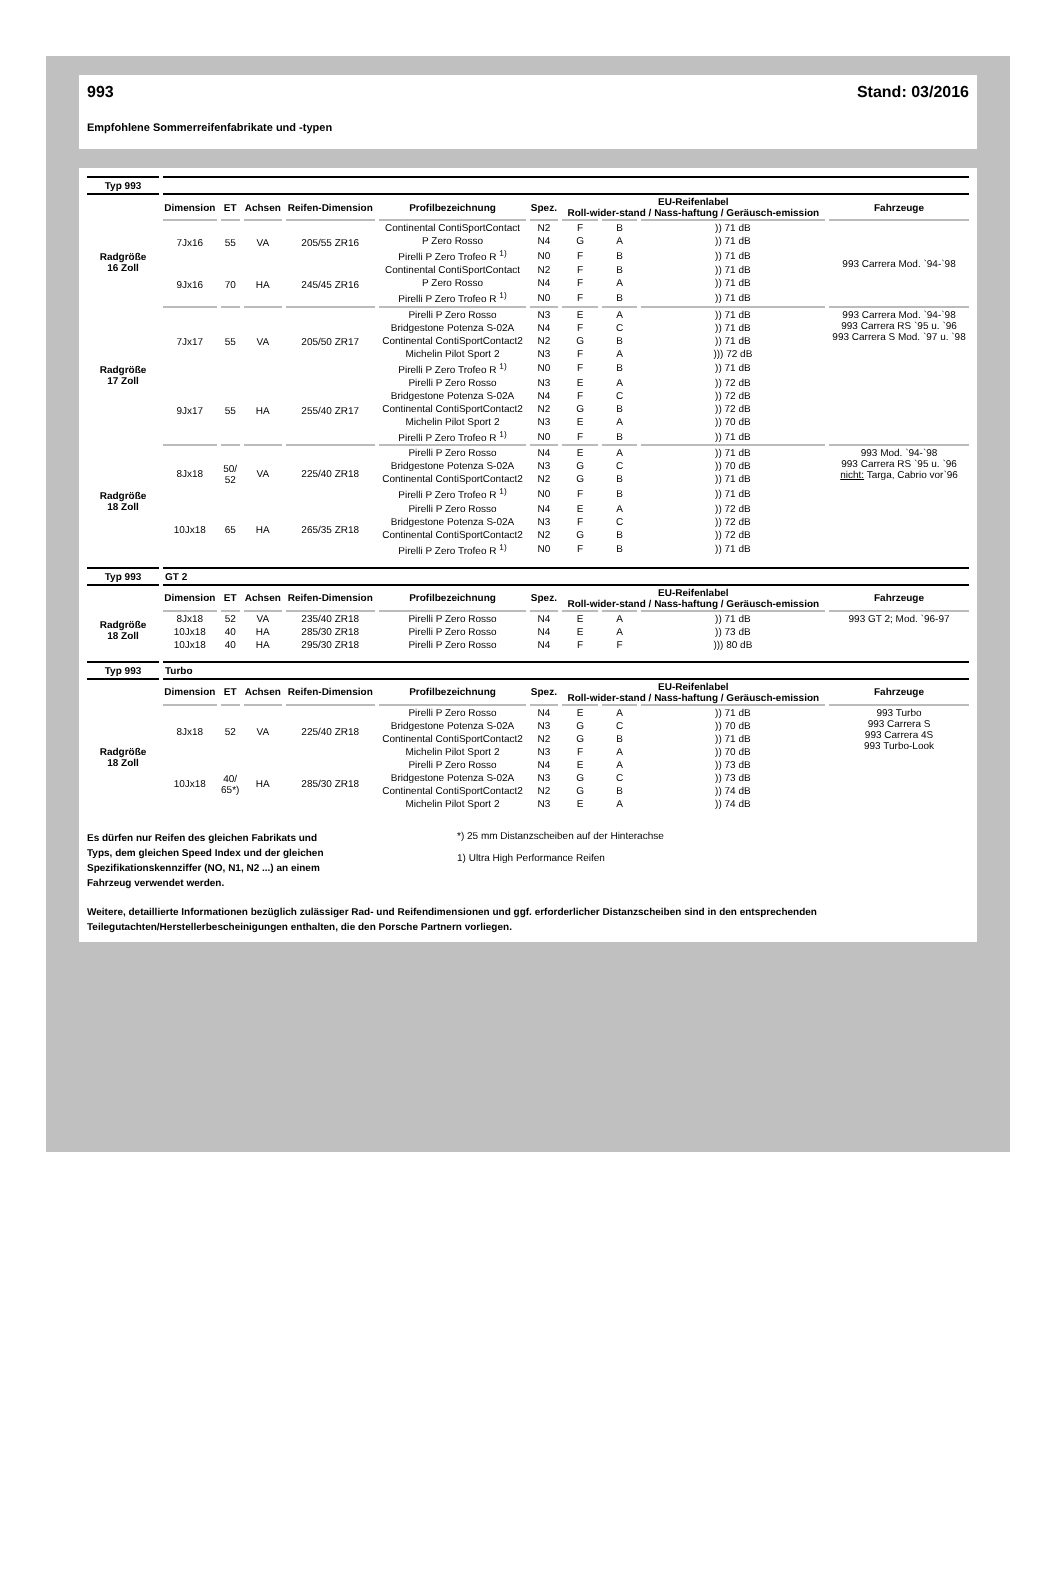993 Stand: 03/2016
Empfohlene Sommerreifenfabrikate und -typen
| Typ 993 | | | | | | | | | | |
| | Dimension | ET | Achsen | Reifen-Dimension | Profilbezeichnung | Spez. | EU-Reifenlabel Roll-wider-stand / Nass-haftung / Geräusch-emission | | | Fahrzeuge |
| Radgröße 16 Zoll | 7Jx16 | 55 | VA | 205/55 ZR16 | Continental ContiSportContact | N2 | F | B | )) 71 dB | 993 Carrera Mod. `94-`98 |
| | | | | | P Zero Rosso | N4 | G | A | )) 71 dB | |
| | | | | | Pirelli P Zero Trofeo R <sup>1)</sup> | N0 | F | B | )) 71 dB | |
| | 9Jx16 | 70 | HA | 245/45 ZR16 | Continental ContiSportContact | N2 | F | B | )) 71 dB | |
| | | | | | P Zero Rosso | N4 | F | A | )) 71 dB | |
| | | | | | Pirelli P Zero Trofeo R <sup>1)</sup> | N0 | F | B | )) 71 dB | |
| Radgröße 17 Zoll | 7Jx17 | 55 | VA | 205/50 ZR17 | Pirelli P Zero Rosso | N3 | E | A | )) 71 dB | 993 Carrera Mod. `94-`98 993 Carrera RS `95 u. `96 993 Carrera S Mod. `97 u. `98 |
| | | | | | Bridgestone Potenza S-02A | N4 | F | C | )) 71 dB | |
| | | | | | Continental ContiSportContact2 | N2 | G | B | )) 71 dB | |
| | | | | | Michelin Pilot Sport 2 | N3 | F | A | ))) 72 dB | |
| | | | | | Pirelli P Zero Trofeo R <sup>1)</sup> | N0 | F | B | )) 71 dB | |
| | 9Jx17 | 55 | HA | 255/40 ZR17 | Pirelli P Zero Rosso | N3 | E | A | )) 72 dB | |
| | | | | | Bridgestone Potenza S-02A | N4 | F | C | )) 72 dB | |
| | | | | | Continental ContiSportContact2 | N2 | G | B | )) 72 dB | |
| | | | | | Michelin Pilot Sport 2 | N3 | E | A | )) 70 dB | |
| | | | | | Pirelli P Zero Trofeo R <sup>1)</sup> | N0 | F | B | )) 71 dB | |
| Radgröße 18 Zoll | 8Jx18 | 50/ 52 | VA | 225/40 ZR18 | Pirelli P Zero Rosso | N4 | E | A | )) 71 dB | 993 Mod. `94-`98 993 Carrera RS `95 u. `96 nicht: Targa, Cabrio vor`96 |
| | | | | | Bridgestone Potenza S-02A | N3 | G | C | )) 70 dB | |
| | | | | | Continental ContiSportContact2 | N2 | G | B | )) 71 dB | |
| | | | | | Pirelli P Zero Trofeo R <sup>1)</sup> | N0 | F | B | )) 71 dB | |
| | 10Jx18 | 65 | HA | 265/35 ZR18 | Pirelli P Zero Rosso | N4 | E | A | )) 72 dB | |
| | | | | | Bridgestone Potenza S-02A | N3 | F | C | )) 72 dB | |
| | | | | | Continental ContiSportContact2 | N2 | G | B | )) 72 dB | |
| | | | | | Pirelli P Zero Trofeo R <sup>1)</sup> | N0 | F | B | )) 71 dB | |
| Typ 993 | GT 2 | | | | | | | | | |
| | Dimension | ET | Achsen | Reifen-Dimension | Profilbezeichnung | Spez. | EU-Reifenlabel Roll-wider-stand / Nass-haftung / Geräusch-emission | | | Fahrzeuge |
| Radgröße 18 Zoll | 8Jx18 | 52 | VA | 235/40 ZR18 | Pirelli P Zero Rosso | N4 | E | A | )) 71 dB | 993 GT 2; Mod. `96-97 |
| | 10Jx18 | 40 | HA | 285/30 ZR18 | Pirelli P Zero Rosso | N4 | E | A | )) 73 dB | |
| | 10Jx18 | 40 | HA | 295/30 ZR18 | Pirelli P Zero Rosso | N4 | F | F | ))) 80 dB | |
| Typ 993 | Turbo | | | | | | | | | |
| | Dimension | ET | Achsen | Reifen-Dimension | Profilbezeichnung | Spez. | EU-Reifenlabel Roll-wider-stand / Nass-haftung / Geräusch-emission | | | Fahrzeuge |
| Radgröße 18 Zoll | 8Jx18 | 52 | VA | 225/40 ZR18 | Pirelli P Zero Rosso | N4 | E | A | )) 71 dB | 993 Turbo 993 Carrera S 993 Carrera 4S 993 Turbo-Look |
| | | | | | Bridgestone Potenza S-02A | N3 | G | C | )) 70 dB | |
| | | | | | Continental ContiSportContact2 | N2 | G | B | )) 71 dB | |
| | | | | | Michelin Pilot Sport 2 | N3 | F | A | )) 70 dB | |
| | 10Jx18 | 40/ 65*) | HA | 285/30 ZR18 | Pirelli P Zero Rosso | N4 | E | A | )) 73 dB | |
| | | | | | Bridgestone Potenza S-02A | N3 | G | C | )) 73 dB | |
| | | | | | Continental ContiSportContact2 | N2 | G | B | )) 74 dB | |
| | | | | | Michelin Pilot Sport 2 | N3 | E | A | )) 74 dB | |
Es dürfen nur Reifen des gleichen Fabrikats und Typs, dem gleichen Speed Index und der gleichen Spezifikationskennziffer (NO, N1, N2 ...) an einem Fahrzeug verwendet werden.
*) 25 mm Distanzscheiben auf der Hinterachse
1) Ultra High Performance Reifen
Weitere, detaillierte Informationen bezüglich zulässiger Rad- und Reifendimensionen und ggf. erforderlicher Distanzscheiben sind in den entsprechenden Teilegutachten/Herstellerbescheinigungen enthalten, die den Porsche Partnern vorliegen.